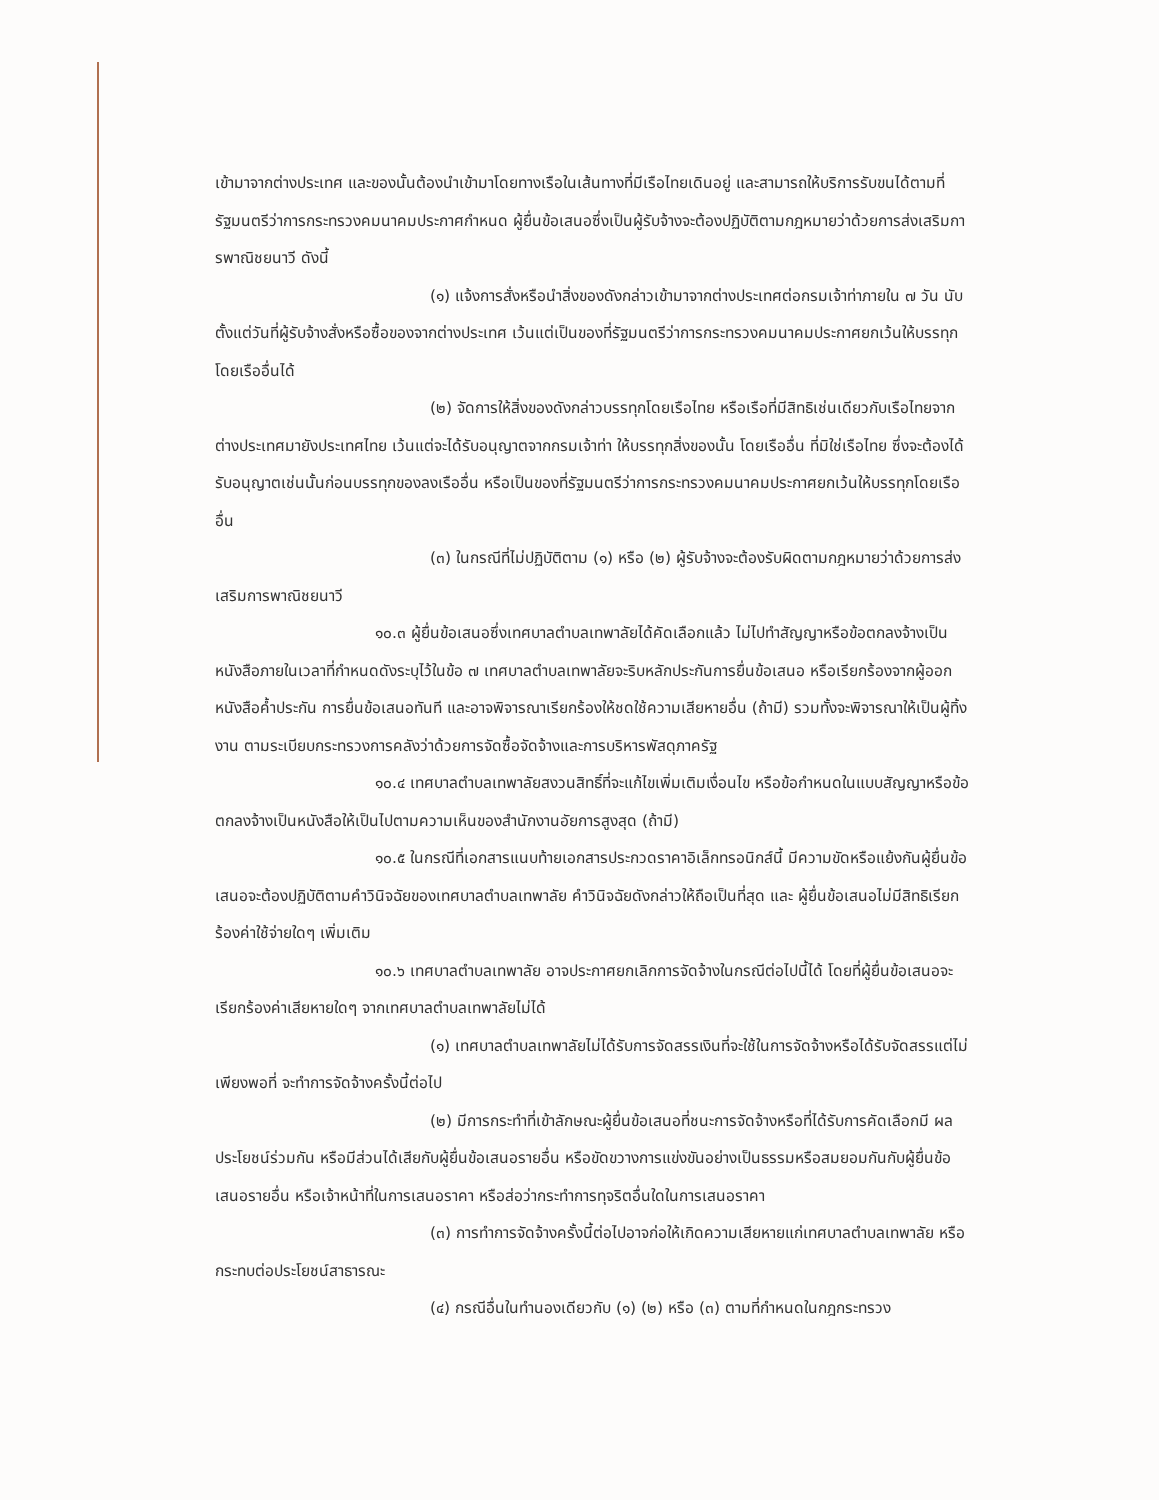เข้ามาจากต่างประเทศ และของนั้นต้องนำเข้ามาโดยทางเรือในเส้นทางที่มีเรือไทยเดินอยู่ และสามารถให้บริการรับขนได้ตามที่รัฐมนตรีว่าการกระทรวงคมนาคมประกาศกำหนด ผู้ยื่นข้อเสนอซึ่งเป็นผู้รับจ้างจะต้องปฏิบัติตามกฎหมายว่าด้วยการส่งเสริมการพาณิชยนาวี ดังนี้
(๑) แจ้งการสั่งหรือนำสิ่งของดังกล่าวเข้ามาจากต่างประเทศต่อกรมเจ้าท่าภายใน ๗ วัน นับตั้งแต่วันที่ผู้รับจ้างสั่งหรือซื้อของจากต่างประเทศ เว้นแต่เป็นของที่รัฐมนตรีว่าการกระทรวงคมนาคมประกาศยกเว้นให้บรรทุกโดยเรืออื่นได้
(๒) จัดการให้สิ่งของดังกล่าวบรรทุกโดยเรือไทย หรือเรือที่มีสิทธิเช่นเดียวกับเรือไทยจากต่างประเทศมายังประเทศไทย เว้นแต่จะได้รับอนุญาตจากกรมเจ้าท่า ให้บรรทุกสิ่งของนั้น โดยเรืออื่น ที่มิใช่เรือไทย ซึ่งจะต้องได้รับอนุญาตเช่นนั้นก่อนบรรทุกของลงเรืออื่น หรือเป็นของที่รัฐมนตรีว่าการกระทรวงคมนาคมประกาศยกเว้นให้บรรทุกโดยเรืออื่น
(๓) ในกรณีที่ไม่ปฏิบัติตาม (๑) หรือ (๒) ผู้รับจ้างจะต้องรับผิดตามกฎหมายว่าด้วยการส่งเสริมการพาณิชยนาวี
๑๐.๓ ผู้ยื่นข้อเสนอซึ่งเทศบาลตำบลเทพาลัยได้คัดเลือกแล้ว ไม่ไปทำสัญญาหรือข้อตกลงจ้างเป็นหนังสือภายในเวลาที่กำหนดดังระบุไว้ในข้อ ๗ เทศบาลตำบลเทพาลัยจะริบหลักประกันการยื่นข้อเสนอ หรือเรียกร้องจากผู้ออกหนังสือค้ำประกัน การยื่นข้อเสนอทันที และอาจพิจารณาเรียกร้องให้ชดใช้ความเสียหายอื่น (ถ้ามี) รวมทั้งจะพิจารณาให้เป็นผู้ทิ้งงาน ตามระเบียบกระทรวงการคลังว่าด้วยการจัดซื้อจัดจ้างและการบริหารพัสดุภาครัฐ
๑๐.๔ เทศบาลตำบลเทพาลัยสงวนสิทธิ์ที่จะแก้ไขเพิ่มเติมเงื่อนไข หรือข้อกำหนดในแบบสัญญาหรือข้อตกลงจ้างเป็นหนังสือให้เป็นไปตามความเห็นของสำนักงานอัยการสูงสุด (ถ้ามี)
๑๐.๕ ในกรณีที่เอกสารแนบท้ายเอกสารประกวดราคาอิเล็กทรอนิกส์นี้ มีความขัดหรือแย้งกันผู้ยื่นข้อเสนอจะต้องปฏิบัติตามคำวินิจฉัยของเทศบาลตำบลเทพาลัย คำวินิจฉัยดังกล่าวให้ถือเป็นที่สุด และ ผู้ยื่นข้อเสนอไม่มีสิทธิเรียกร้องค่าใช้จ่ายใดๆ เพิ่มเติม
๑๐.๖ เทศบาลตำบลเทพาลัย อาจประกาศยกเลิกการจัดจ้างในกรณีต่อไปนี้ได้ โดยที่ผู้ยื่นข้อเสนอจะเรียกร้องค่าเสียหายใดๆ จากเทศบาลตำบลเทพาลัยไม่ได้
(๑) เทศบาลตำบลเทพาลัยไม่ได้รับการจัดสรรเงินที่จะใช้ในการจัดจ้างหรือได้รับจัดสรรแต่ไม่เพียงพอที่ จะทำการจัดจ้างครั้งนี้ต่อไป
(๒) มีการกระทำที่เข้าลักษณะผู้ยื่นข้อเสนอที่ชนะการจัดจ้างหรือที่ได้รับการคัดเลือกมี ผลประโยชน์ร่วมกัน หรือมีส่วนได้เสียกับผู้ยื่นข้อเสนอรายอื่น หรือขัดขวางการแข่งขันอย่างเป็นธรรมหรือสมยอมกันกับผู้ยื่นข้อเสนอรายอื่น หรือเจ้าหน้าที่ในการเสนอราคา หรือส่อว่ากระทำการทุจริตอื่นใดในการเสนอราคา
(๓) การทำการจัดจ้างครั้งนี้ต่อไปอาจก่อให้เกิดความเสียหายแก่เทศบาลตำบลเทพาลัย หรือกระทบต่อประโยชน์สาธารณะ
(๔) กรณีอื่นในทำนองเดียวกับ (๑) (๒) หรือ (๓) ตามที่กำหนดในกฎกระทรวง